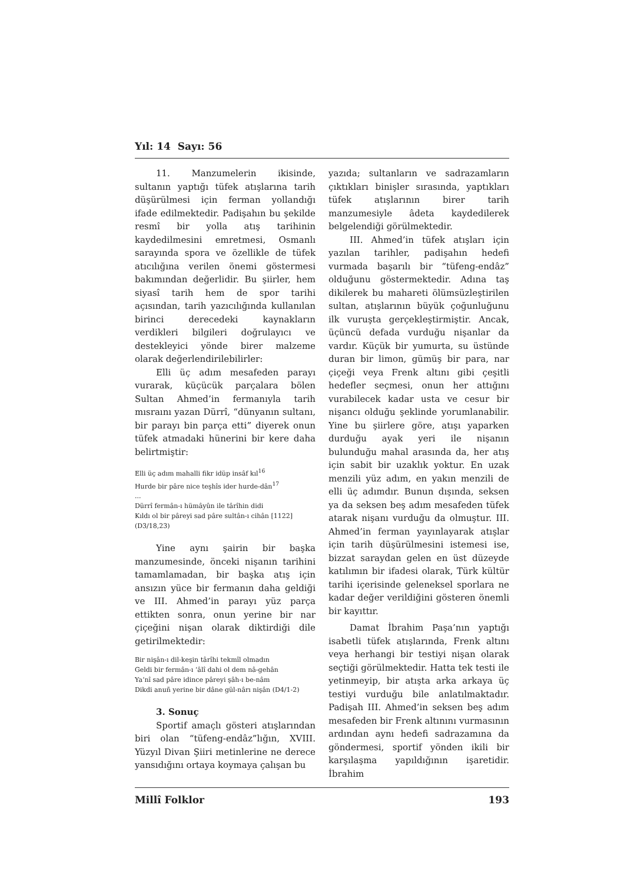Yıl: 14 Sayı: 56
11. Manzumelerin ikisinde, sultanın yaptığı tüfek atışlarına tarih düşürülmesi için ferman yollandığı ifade edilmektedir. Padişahın bu şekilde resmî bir yolla atış tarihinin kaydedilmesini emretmesi, Osmanlı sarayında spora ve özellikle de tüfek atıcılığına verilen önemi göstermesi bakımından değerlidir. Bu şiirler, hem siyasî tarih hem de spor tarihi açısından, tarih yazıcılığında kullanılan birinci derecedeki kaynakların verdikleri bilgileri doğrulayıcı ve destekleyici yönde birer malzeme olarak değerlendirilebilirler:
Elli üç adım mesafeden parayı vurarak, küçücük parçalara bölen Sultan Ahmed’in fermanıyla tarih mısraını yazan Dürrî, “dünyanın sultanı, bir parayı bin parça etti” diyerek onun tüfek atmadaki hünerini bir kere daha belirtmiştir:
Elli üç adım mahalli fikr idüp insâf kıl<sup>16</sup>
Hurde bir pâre nice teşhîs ider hurde-dân<sup>17</sup>
...
Dürrî fermân-ı hümâyûn ile târîhin didi
Kıldı ol bir pâreyi sad pâre sultân-ı cihân [1122]
(D3/18,23)
Yine aynı şairin bir başka manzumesinde, önceki nişanın tarihini tamamlamadan, bir başka atış için ansızın yüce bir fermanın daha geldiği ve III. Ahmed’in parayı yüz parça ettikten sonra, onun yerine bir nar çiçeğini nişan olarak diktirdiği dile getirilmektedir:
Bir nişân-ı dil-keşin târîhi tekmîl olmadın
Geldi bir fermân-ı ‘âlî dahi ol dem nâ-gehân
Ya‘nî sad pâre idince pâreyi şâh-ı be-nâm
Dikdi anuñ yerine bir dâne gül-nârı nişân (D4/1-2)
3. Sonuç
Sportif amaçlı gösteri atışlarından biri olan “tüfeng-endâz”lığın, XVIII. Yüzyıl Divan Şiiri metinlerine ne derece yansıdığını ortaya koymaya çalışan bu
yazıda; sultanların ve sadrazamların çıktıkları binişler sırasında, yaptıkları tüfek atışlarının birer tarih manzumesiyle âdeta kaydedilerek belgelendiği görülmektedir.
III. Ahmed’in tüfek atışları için yazılan tarihler, padişahın hedefi vurmada başarılı bir “tüfeng-endâz” olduğunu göstermektedir. Adına taş dikilerek bu mahareti ölümsüzleştirilen sultan, atışlarının büyük çoğunluğunu ilk vuruşta gerçekleştirmiştir. Ancak, üçüncü defada vurduğu nişanlar da vardır. Küçük bir yumurta, su üstünde duran bir limon, gümüş bir para, nar çiçeği veya Frenk altını gibi çeşitli hedefler seçmesi, onun her attığını vurabilecek kadar usta ve cesur bir nişancı olduğu şeklinde yorumlanabilir. Yine bu şiirlere göre, atışı yaparken durduğu ayak yeri ile nişanın bulunduğu mahal arasında da, her atış için sabit bir uzaklık yoktur. En uzak menzili yüz adım, en yakın menzili de elli üç adımdır. Bunun dışında, seksen ya da seksen beş adım mesafeden tüfek atarak nişanı vurduğu da olmuştur. III. Ahmed’in ferman yayınlayarak atışlar için tarih düşürülmesini istemesi ise, bizzat saraydan gelen en üst düzeyde katılımın bir ifadesi olarak, Türk kültür tarihi içerisinde geleneksel sporlara ne kadar değer verildiğini gösteren önemli bir kayıttır.
Damat İbrahim Paşa’nın yaptığı isabetli tüfek atışlarında, Frenk altını veya herhangi bir testiyi nişan olarak seçtiği görülmektedir. Hatta tek testi ile yetinmeyip, bir atışta arka arkaya üç testiyi vurduğu bile anlatılmaktadır. Padişah III. Ahmed’in seksen beş adım mesafeden bir Frenk altınını vurmasının ardından aynı hedefi sadrazamına da göndermesi, sportif yönden ikili bir karşılaşma yapıldığının işaretidir. İbrahim
Millî Folklor 193